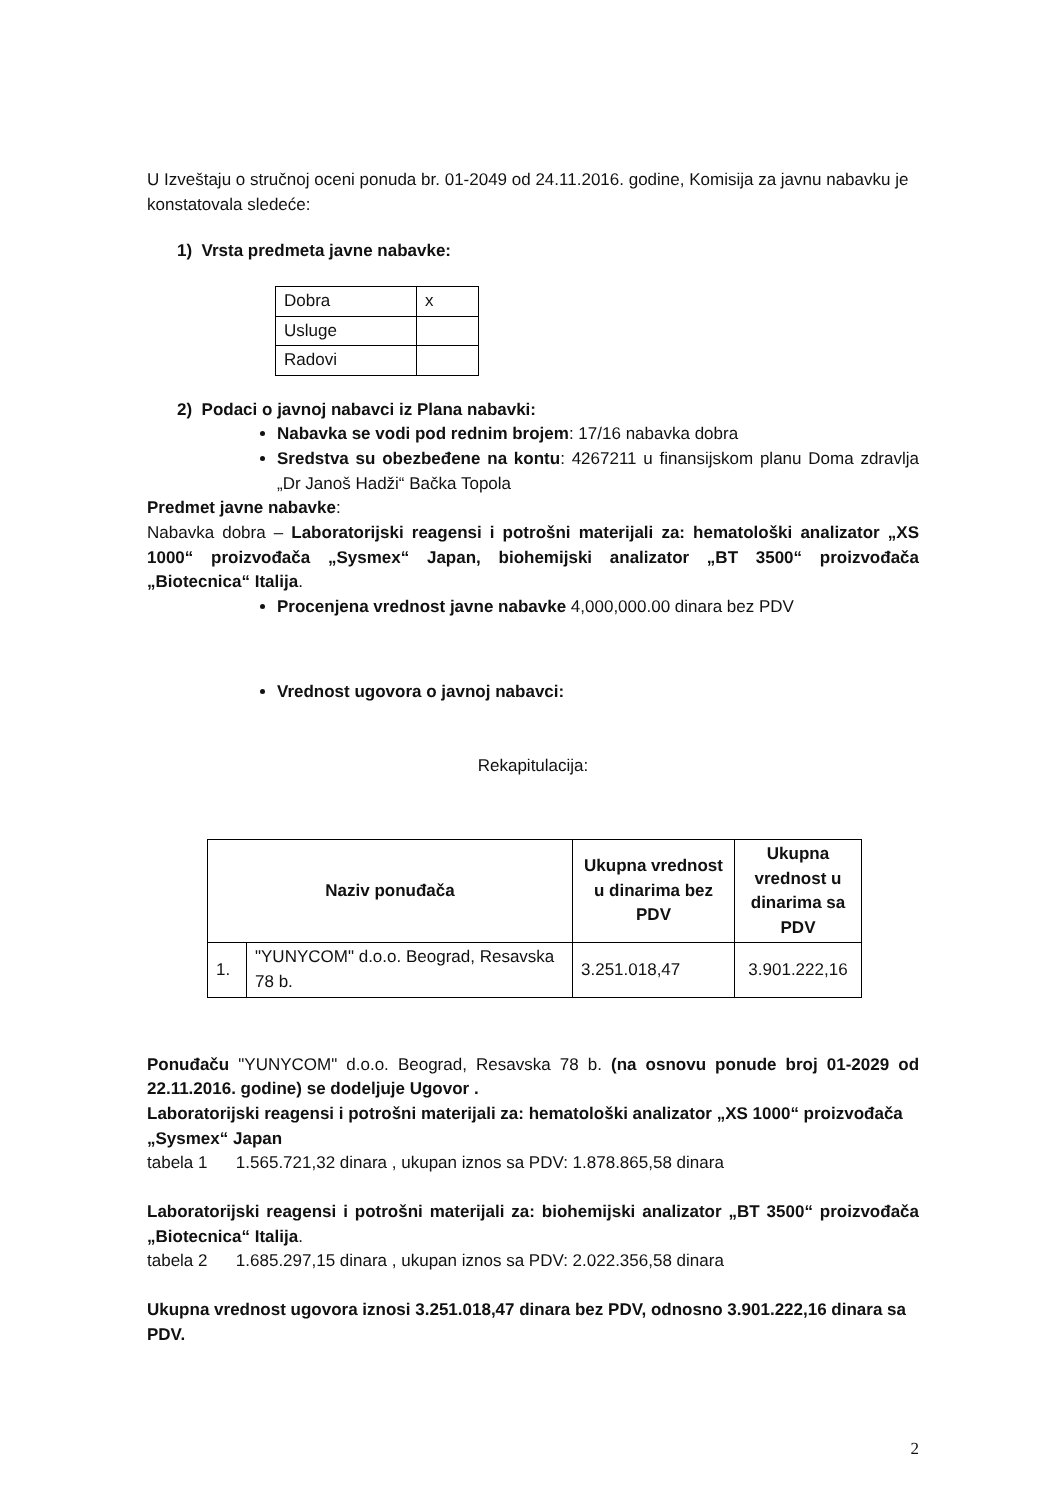U Izveštaju o stručnoj oceni ponuda br. 01-2049 od 24.11.2016. godine, Komisija za javnu nabavku je konstatovala sledeće:
1) Vrsta predmeta javne nabavke:
| Dobra | x |
| Usluge | |
| Radovi | |
2) Podaci o javnoj nabavci iz Plana nabavki:
Nabavka se vodi pod rednim brojem: 17/16 nabavka dobra
Sredstva su obezbeđene na kontu: 4267211 u finansijskom planu Doma zdravlja „Dr Janoš Hadži“ Bačka Topola
Predmet javne nabavke:
Nabavka dobra – Laboratorijski reagensi i potrošni materijali za: hematološki analizator „XS 1000“ proizvođača „Sysmex“ Japan, biohemijski analizator „BT 3500“ proizvođača „Biotecnica“ Italija.
Procenjena vrednost javne nabavke 4,000,000.00 dinara bez PDV
Vrednost ugovora o javnoj nabavci:
Rekapitulacija:
| Naziv ponuđača | | Ukupna vrednost u dinarima bez PDV | Ukupna vrednost u dinarima sa PDV |
| --- | --- | --- | --- |
| 1. | "YUNYCOM" d.o.o. Beograd, Resavska 78 b. | 3.251.018,47 | 3.901.222,16 |
Ponuđaču "YUNYCOM" d.o.o. Beograd, Resavska 78 b. (na osnovu ponude broj 01-2029 od 22.11.2016. godine) se dodeljuje Ugovor .
Laboratorijski reagensi i potrošni materijali za: hematološki analizator „XS 1000“ proizvođača „Sysmex“ Japan
tabela 1 1.565.721,32 dinara , ukupan iznos sa PDV: 1.878.865,58 dinara
Laboratorijski reagensi i potrošni materijali za: biohemijski analizator „BT 3500“ proizvođača „Biotecnica“ Italija.
tabela 2 1.685.297,15 dinara , ukupan iznos sa PDV: 2.022.356,58 dinara
Ukupna vrednost ugovora iznosi 3.251.018,47 dinara bez PDV, odnosno 3.901.222,16 dinara sa PDV.
2